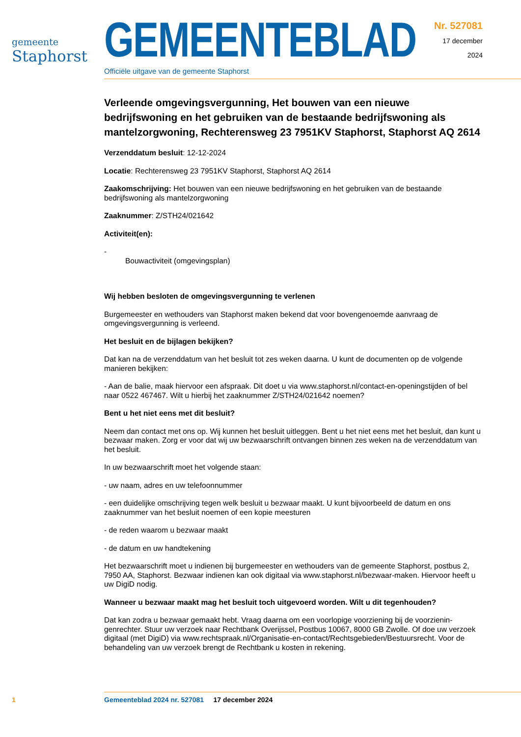gemeente
Staphorst
GEMEENTEBLAD
Officiële uitgave van de gemeente Staphorst
Nr. 527081
17 december
2024
Verleende omgevingsvergunning, Het bouwen van een nieuwe bedrijfswoning en het gebruiken van de bestaande bedrijfswoning als mantelzorgwoning, Rechterensweg 23 7951KV Staphorst, Staphorst AQ 2614
Verzenddatum besluit: 12-12-2024
Locatie: Rechterensweg 23 7951KV Staphorst, Staphorst AQ 2614
Zaakomschrijving: Het bouwen van een nieuwe bedrijfswoning en het gebruiken van de bestaande bedrijfswoning als mantelzorgwoning
Zaaknummer: Z/STH24/021642
Activiteit(en):
-
Bouwactiviteit (omgevingsplan)
Wij hebben besloten de omgevingsvergunning te verlenen
Burgemeester en wethouders van Staphorst maken bekend dat voor bovengenoemde aanvraag de omgevingsvergunning is verleend.
Het besluit en de bijlagen bekijken?
Dat kan na de verzenddatum van het besluit tot zes weken daarna. U kunt de documenten op de volgende manieren bekijken:
- Aan de balie, maak hiervoor een afspraak. Dit doet u via www.staphorst.nl/contact-en-openingstijden of bel naar 0522 467467. Wilt u hierbij het zaaknummer Z/STH24/021642 noemen?
Bent u het niet eens met dit besluit?
Neem dan contact met ons op. Wij kunnen het besluit uitleggen. Bent u het niet eens met het besluit, dan kunt u bezwaar maken. Zorg er voor dat wij uw bezwaarschrift ontvangen binnen zes weken na de verzenddatum van het besluit.
In uw bezwaarschrift moet het volgende staan:
- uw naam, adres en uw telefoonnummer
- een duidelijke omschrijving tegen welk besluit u bezwaar maakt. U kunt bijvoorbeeld de datum en ons zaaknummer van het besluit noemen of een kopie meesturen
- de reden waarom u bezwaar maakt
- de datum en uw handtekening
Het bezwaarschrift moet u indienen bij burgemeester en wethouders van de gemeente Staphorst, postbus 2, 7950 AA, Staphorst. Bezwaar indienen kan ook digitaal via www.staphorst.nl/bezwaar-maken. Hiervoor heeft u uw DigiD nodig.
Wanneer u bezwaar maakt mag het besluit toch uitgevoerd worden. Wilt u dit tegenhouden?
Dat kan zodra u bezwaar gemaakt hebt. Vraag daarna om een voorlopige voorziening bij de voorzienin­genrechter. Stuur uw verzoek naar Rechtbank Overijssel, Postbus 10067, 8000 GB Zwolle. Of doe uw verzoek digitaal (met DigiD) via www.rechtspraak.nl/Organisatie-en-contact/Rechtsgebieden/Bestuurs­recht. Voor de behandeling van uw verzoek brengt de Rechtbank u kosten in rekening.
1 Gemeenteblad 2024 nr. 527081 17 december 2024